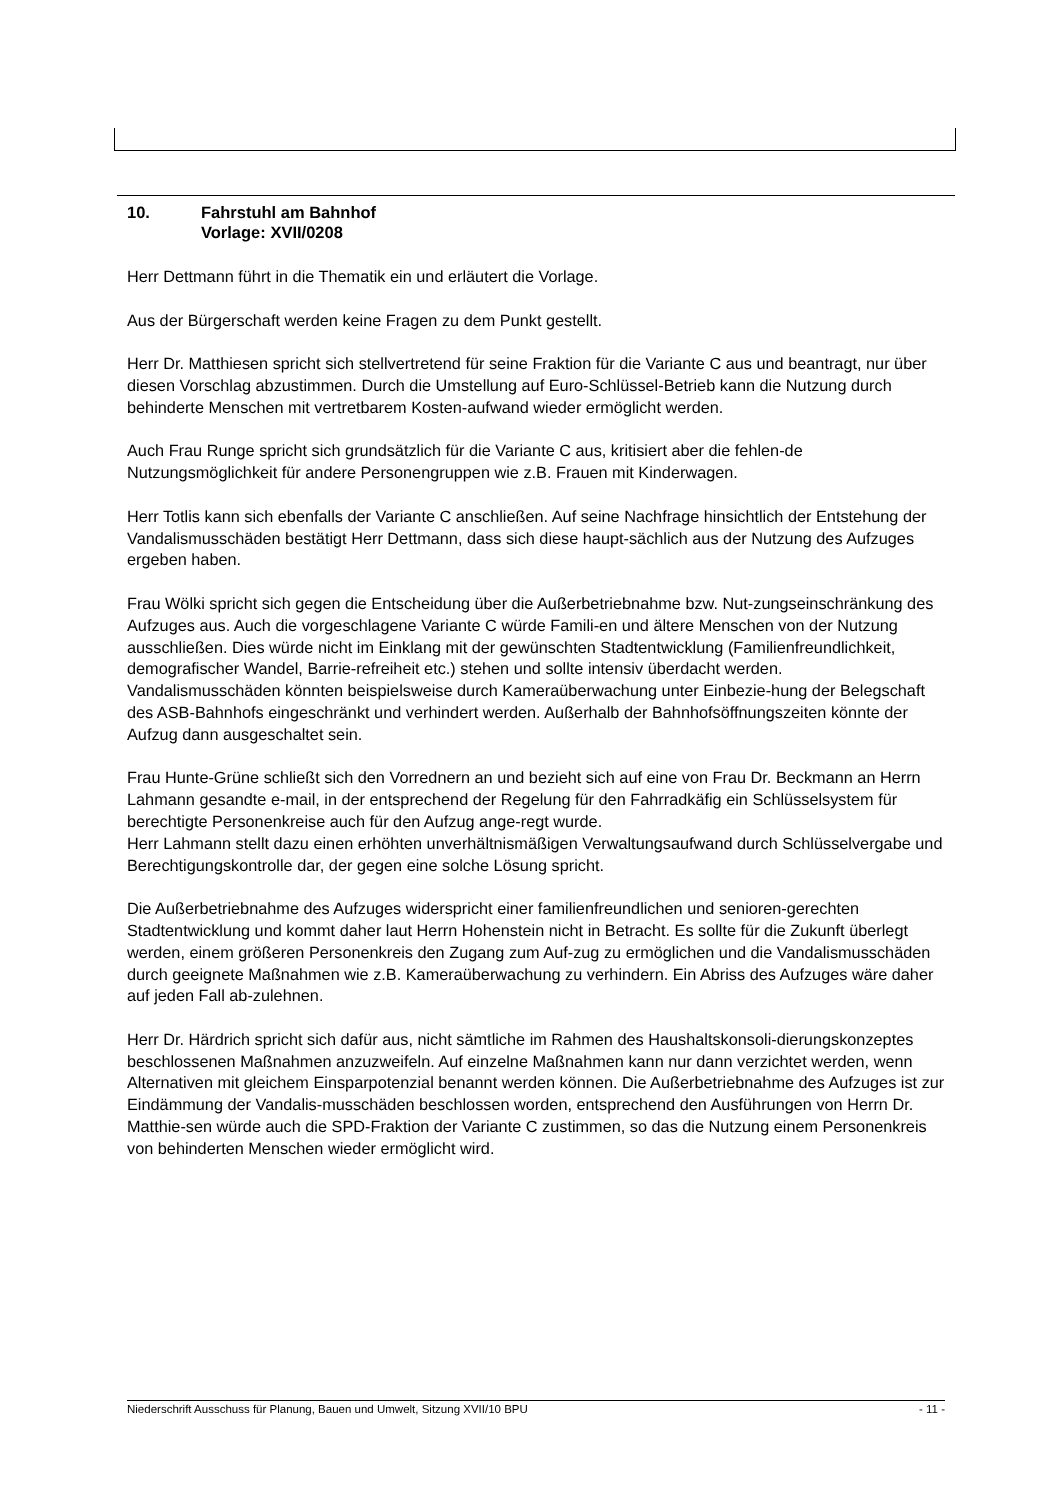10. Fahrstuhl am Bahnhof
Vorlage: XVII/0208
Herr Dettmann führt in die Thematik ein und erläutert die Vorlage.
Aus der Bürgerschaft werden keine Fragen zu dem Punkt gestellt.
Herr Dr. Matthiesen spricht sich stellvertretend für seine Fraktion für die Variante C aus und beantragt, nur über diesen Vorschlag abzustimmen. Durch die Umstellung auf Euro-Schlüssel-Betrieb kann die Nutzung durch behinderte Menschen mit vertretbarem Kosten-aufwand wieder ermöglicht werden.
Auch Frau Runge spricht sich grundsätzlich für die Variante C aus, kritisiert aber die fehlen-de Nutzungsmöglichkeit für andere Personengruppen wie z.B. Frauen mit Kinderwagen.
Herr Totlis kann sich ebenfalls der Variante C anschließen. Auf seine Nachfrage hinsichtlich der Entstehung der Vandalismusschäden bestätigt Herr Dettmann, dass sich diese haupt-sächlich aus der Nutzung des Aufzuges ergeben haben.
Frau Wölki spricht sich gegen die Entscheidung über die Außerbetriebnahme bzw. Nut-zungseinschränkung des Aufzuges aus. Auch die vorgeschlagene Variante C würde Famili-en und ältere Menschen von der Nutzung ausschließen. Dies würde nicht im Einklang mit der gewünschten Stadtentwicklung (Familienfreundlichkeit, demografischer Wandel, Barrie-refreiheit etc.) stehen und sollte intensiv überdacht werden.
Vandalismusschäden könnten beispielsweise durch Kameraüberwachung unter Einbezie-hung der Belegschaft des ASB-Bahnhofs eingeschränkt und verhindert werden. Außerhalb der Bahnhofsöffnungszeiten könnte der Aufzug dann ausgeschaltet sein.
Frau Hunte-Grüne schließt sich den Vorrednern an und bezieht sich auf eine von Frau Dr. Beckmann an Herrn Lahmann gesandte e-mail, in der entsprechend der Regelung für den Fahrradkäfig ein Schlüsselsystem für berechtigte Personenkreise auch für den Aufzug ange-regt wurde.
Herr Lahmann stellt dazu einen erhöhten unverhältnismäßigen Verwaltungsaufwand durch Schlüsselvergabe und Berechtigungskontrolle dar, der gegen eine solche Lösung spricht.
Die Außerbetriebnahme des Aufzuges widerspricht einer familienfreundlichen und senioren-gerechten Stadtentwicklung und kommt daher laut Herrn Hohenstein nicht in Betracht. Es sollte für die Zukunft überlegt werden, einem größeren Personenkreis den Zugang zum Auf-zug zu ermöglichen und die Vandalismusschäden durch geeignete Maßnahmen wie z.B. Kameraüberwachung zu verhindern. Ein Abriss des Aufzuges wäre daher auf jeden Fall ab-zulehnen.
Herr Dr. Härdrich spricht sich dafür aus, nicht sämtliche im Rahmen des Haushaltskonsoli-dierungskonzeptes beschlossenen Maßnahmen anzuzweifeln. Auf einzelne Maßnahmen kann nur dann verzichtet werden, wenn Alternativen mit gleichem Einsparpotenzial benannt werden können. Die Außerbetriebnahme des Aufzuges ist zur Eindämmung der Vandalis-musschäden beschlossen worden, entsprechend den Ausführungen von Herrn Dr. Matthie-sen würde auch die SPD-Fraktion der Variante C zustimmen, so das die Nutzung einem Personenkreis von behinderten Menschen wieder ermöglicht wird.
Niederschrift Ausschuss für Planung, Bauen und Umwelt, Sitzung XVII/10 BPU - 11 -